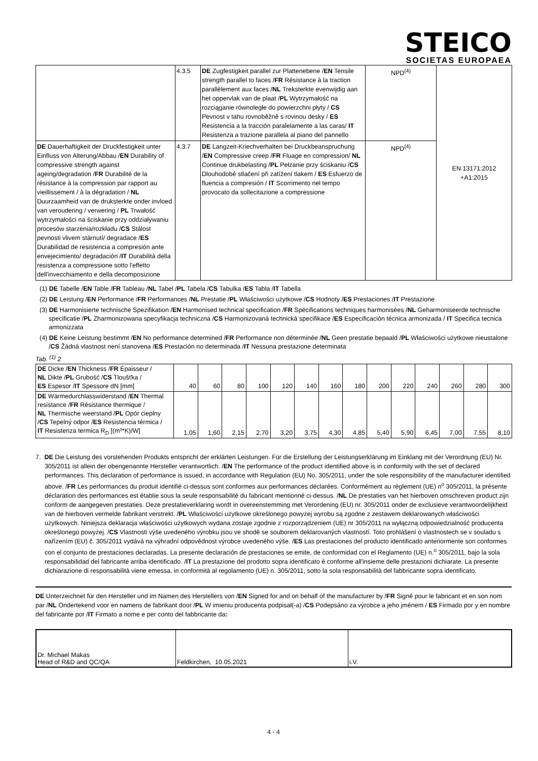STEICO
SOCIETAS EUROPAEA
| | 4.3.5 | DE Zugfestigkeit parallel zur Plattenebene / EN Tensile strength parallel to faces / FR Résistance à la traction parallèlement aux faces / NL Treksterkte evenwijdig aan het oppervlak van de plaat / PL Wytrzymałość na rozciąganie równoległe do powierzchni płyty / CS Pevnost v tahu rovnoběžně s rovinou desky / ES Resistencia a la tracción paralelamente a las caras/ IT Resistenza a trazione parallela al piano del pannello | NPD<sup>(4)</sup> | EN 13171:2012 +A1:2015 |
| DE Dauerhaftigkeit der Druckfestigkeit unter Einfluss von Alterung/Abbau / EN Durability of compressive strength against ageing/degradation / FR Durabilité de la résistance à la compression par rapport au vieillissement / à la dégradation / NL Duurzaamheid van de druksterkte onder invloed van veroudering / verwering / PL Trwałość wytrzymałości na ściskanie przy oddziaływaniu procesów starzenia/rozkładu / CS Stálost pevnosti vlivem stárnutí/ degradace / ES Durabilidad de resistencia a compresión ante envejecimiento/ degradación / IT Durabilità della resistenza a compressione sotto l'effetto dell'invecchiamento e della decomposizione | 4.3.7 | DE Langzeit-Kriechverhalten bei Druckbeanspruchung / EN Compressive creep / FR Fluage en compression/ NL Continue drukbelasting / PL Pełzanie przy ściskaniu / CS Dlouhodobé stlačení při zatížení tlakem / ES Esfuerzo de fluencia a compresión / IT Scorrimento nel tempo provocato da sollecitazione a compressione | NPD<sup>(4)</sup> | |
(1) DE Tabelle /EN Table /FR Tableau /NL Tabel /PL Tabela /CS Tabulka /ES Tabla /IT Tabella
(2) DE Leistung /EN Performance /FR Performances /NL Prestatie /PL Właściwości użytkowe /CS Hodnoty /ES Prestaciones /IT Prestazione
(3) DE Harmonisierte technische Spezifikation /EN Harmonised technical specification /FR Spécifications techniques harmonisées /NL Geharmoniseerde technische specificatie /PL Zharmonizowana specyfikacja techniczna /CS Harmonizovaná technická specifikace /ES Especificación técnica armonizada / IT Specifica tecnica armonizzata
(4) DE Keine Leistung bestimmt /EN No performance determined /FR Performance non déterminée /NL Geen prestatie bepaald /PL Właściwości użytkowe nieustalone /CS Žádná vlastnost není stanovena /ES Prestación no determinada /IT Nessuna prestazione determinata
Tab. <sup>(1)</sup> 2
| DE Dicke / EN Thickness / FR Épaisseur / NL Dikte / PL Grubość / CS Tloušťka / ES Espesor / IT Spessore dN [mm] | 40 | 60 | 80 | 100 | 120 | 140 | 160 | 180 | 200 | 220 | 240 | 260 | 280 | 300 |
| DE Wärmedurchlasswiderstand / EN Thermal resistance / FR Résistance thermique / NL Thermische weerstand / PL Opór cieplny / CS Tepelný odpor / ES Resistencia térmica / IT Resistenza termica R<sub>D</sub> [(m²*K)/W] | 1,05 | 1,60 | 2,15 | 2,70 | 3,20 | 3,75 | 4,30 | 4,85 | 5,40 | 5,90 | 6,45 | 7,00 | 7,55 | 8,10 |
7. DE Die Leistung des vorstehenden Produkts entspricht der erklärten Leistungen. Für die Erstellung der Leistungserklärung im Einklang mit der Verordnung (EU) Nr. 305/2011 ist allein der obengenannte Hersteller verantwortlich. /EN The performance of the product identified above is in conformity with the set of declared performances. This declaration of performance is issued, in accordance with Regulation (EU) No. 305/2011, under the sole responsibility of the manufacturer identified above. /FR Les performances du produit identifié ci-dessus sont conformes aux performances déclarées. Conformément au règlement (UE) n<sup>o</sup> 305/2011, la présente déclaration des performances est établie sous la seule responsabilité du fabricant mentionné ci-dessus. /NL De prestaties van het hierboven omschreven product zijn conform de aangegeven prestaties. Deze prestatieverklaring wordt in overeenstemming met Verordening (EU) nr. 305/2011 onder de exclusieve verantwoordelijkheid van de hierboven vermelde fabrikant verstrekt. /PL Właściwości użytkowe określonego powyżej wyrobu są zgodne z zestawem deklarowanych właściwości użytkowych. Niniejsza deklaracja właściwości użytkowych wydana zostaje zgodnie z rozporządzeniem (UE) nr 305/2011 na wyłączną odpowiedzialność producenta określonego powyżej. /CS Vlastnosti výše uvedeného výrobku jsou ve shodě se souborem deklarovaných vlastností. Toto prohlášení o vlastnostech se v souladu s nařízením (EU) č. 305/2011 vydává na výhradní odpovědnost výrobce uvedeného výše. /ES Las prestaciones del producto identificado anteriormente son conformes con el conjunto de prestaciones declaradas. La presente declaración de prestaciones se emite, de conformidad con el Reglamento (UE) n.<sup>o</sup> 305/2011, bajo la sola responsabilidad del fabricante arriba identificado. /IT La prestazione del prodotto sopra identificato è conforme all'insieme delle prestazioni dichiarate. La presente dichiarazione di responsabilità viene emessa, in conformità al regolamento (UE) n. 305/2011, sotto la sola responsabilità del fabbricante sopra identificato.
DE Unterzeichnet für den Hersteller und im Namen des Herstellers von /EN Signed for and on behalf of the manufacturer by /FR Signé pour le fabricant et en son nom par /NL Ondertekend voor en namens de fabrikant door /PL W imieniu producenta podpisał(-a) /CS Podepsáno za výrobce a jeho jménem / ES Firmado por y en nombre del fabricante por /IT Firmato a nome e per conto del fabbricante da:
| Dr. Michael Makas Head of R&D and QC/QA | Feldkirchen, 10.05.2021 | i.V. |
4 - 4